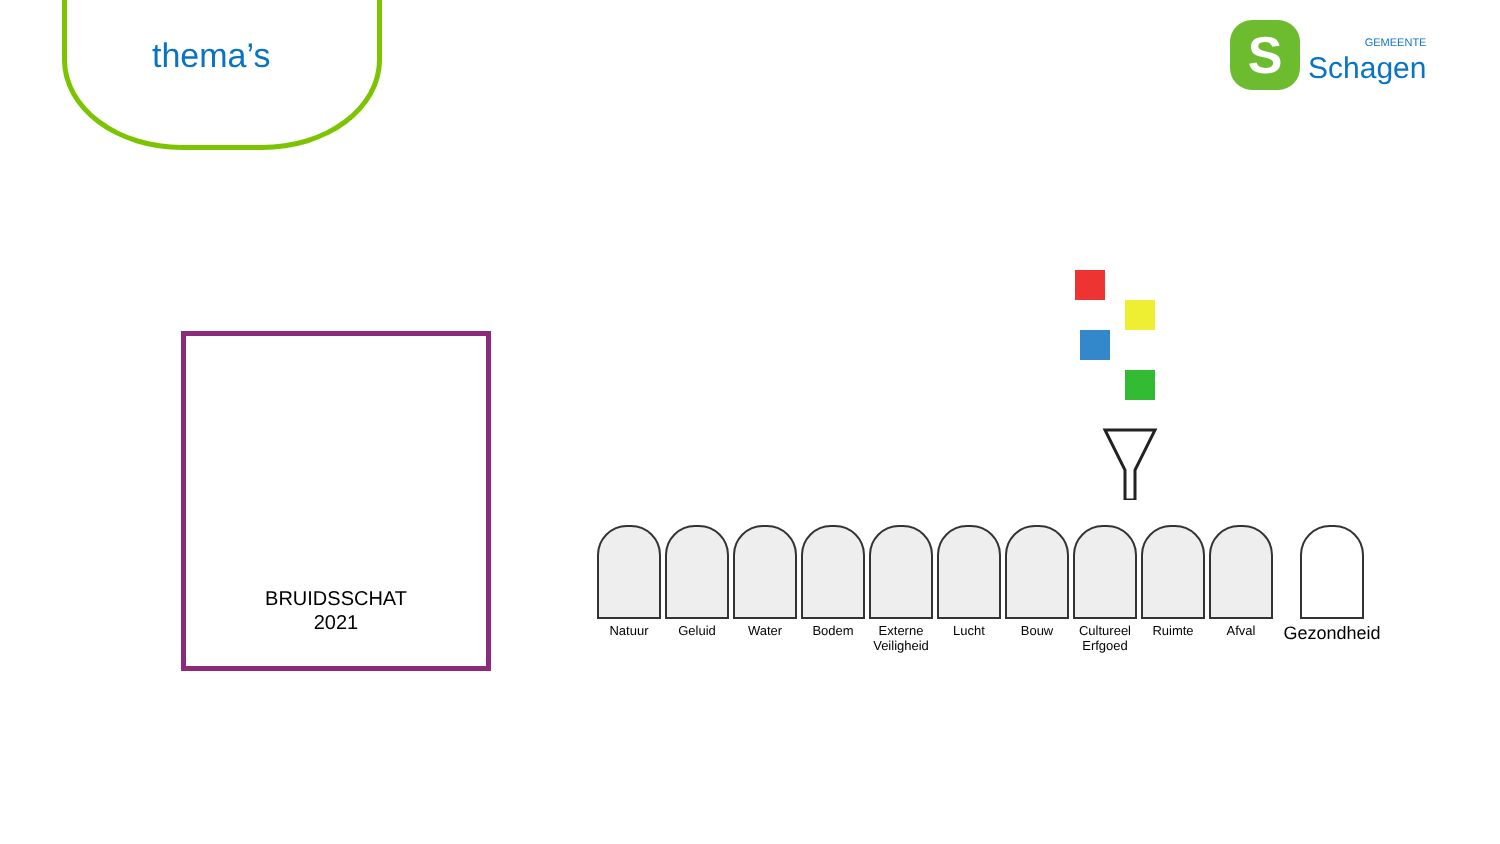thema’s
S
GEMEENTE
Schagen
BRUIDSSCHAT
2021
Natuur Geluid Water Bodem Externe Veiligheid
Lucht Bouw Cultureel Erfgoed
Ruimte Afval
Gezondheid